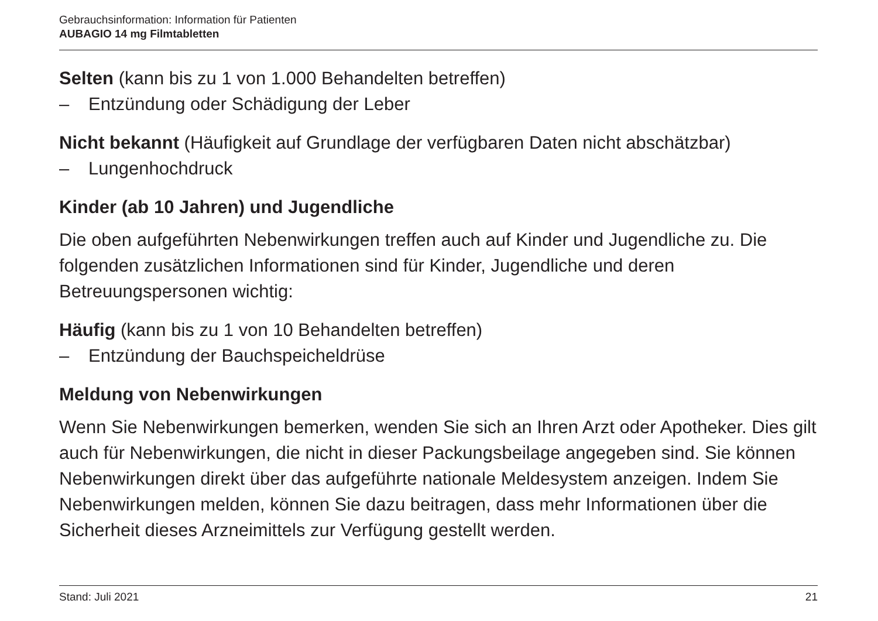Gebrauchsinformation: Information für Patienten
AUBAGIO 14 mg Filmtabletten
Selten (kann bis zu 1 von 1.000 Behandelten betreffen)
– Entzündung oder Schädigung der Leber
Nicht bekannt (Häufigkeit auf Grundlage der verfügbaren Daten nicht abschätzbar)
– Lungenhochdruck
Kinder (ab 10 Jahren) und Jugendliche
Die oben aufgeführten Nebenwirkungen treffen auch auf Kinder und Jugendliche zu. Die folgenden zusätzlichen Informationen sind für Kinder, Jugendliche und deren Betreuungspersonen wichtig:
Häufig (kann bis zu 1 von 10 Behandelten betreffen)
– Entzündung der Bauchspeicheldrüse
Meldung von Nebenwirkungen
Wenn Sie Nebenwirkungen bemerken, wenden Sie sich an Ihren Arzt oder Apotheker. Dies gilt auch für Nebenwirkungen, die nicht in dieser Packungsbeilage angegeben sind. Sie können Nebenwirkungen direkt über das aufgeführte nationale Meldesystem anzeigen. Indem Sie Nebenwirkungen melden, können Sie dazu beitragen, dass mehr Informationen über die Sicherheit dieses Arzneimittels zur Verfügung gestellt werden.
Stand: Juli 2021 21